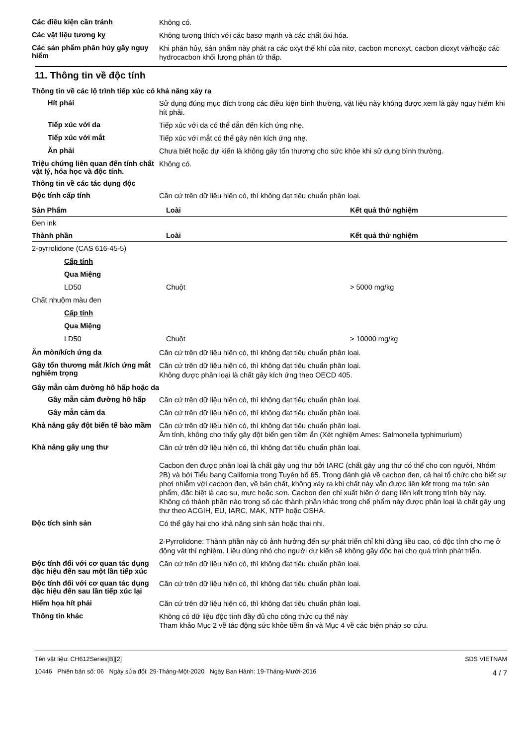Các điều kiện cần tránh
Không có.
Các vật liệu tương kỵ
Không tương thích với các basơ mạnh và các chất ôxi hóa.
Các sản phẩm phân hủy gây nguy hiểm
Khi phân hủy, sản phẩm này phát ra các oxyt thể khí của nitơ, cacbon monoxyt, cacbon dioxyt và/hoặc các hydrocacbon khối lượng phân tử thấp.
11. Thông tin về độc tính
Thông tin về các lộ trình tiếp xúc có khả năng xảy ra
Hít phải
Sử dụng đúng mục đích trong các điều kiện bình thường, vật liệu này không được xem là gây nguy hiểm khi hít phải.
Tiếp xúc với da
Tiếp xúc với da có thể dẫn đến kích ứng nhẹ.
Tiếp xúc với mắt
Tiếp xúc với mắt có thể gây nên kích ứng nhẹ.
Ăn phải
Chưa biết hoặc dự kiến là không gây tổn thương cho sức khỏe khi sử dụng bình thường.
Triệu chứng liên quan đến tính chất vật lý, hóa học và độc tính.
Không có.
Thông tin về các tác dụng độc
Độc tính cấp tính
Căn cứ trên dữ liệu hiện có, thì không đạt tiêu chuẩn phân loại.
| Sản Phẩm | Loài | Kết quả thử nghiệm |
| --- | --- | --- |
| Đen ink | | |
| Thành phần | Loài | Kết quả thử nghiệm |
| 2-pyrrolidone (CAS 616-45-5) | | |
| Cấp tính | | |
| Qua Miệng | | |
| LD50 | Chuột | > 5000 mg/kg |
| Chất nhuộm màu đen | | |
| Cấp tính | | |
| Qua Miệng | | |
| LD50 | Chuột | > 10000 mg/kg |
Ăn mòn/kích ứng da
Căn cứ trên dữ liệu hiện có, thì không đạt tiêu chuẩn phân loại.
Gây tổn thương mắt /kích ứng mắt nghiêm trọng
Căn cứ trên dữ liệu hiện có, thì không đạt tiêu chuẩn phân loại.
Không được phân loại là chất gây kích ứng theo OECD 405.
Gây mẫn cảm đường hô hấp hoặc da
Gây mẫn cảm đường hô hấp
Căn cứ trên dữ liệu hiện có, thì không đạt tiêu chuẩn phân loại.
Gây mẫn cảm da
Căn cứ trên dữ liệu hiện có, thì không đạt tiêu chuẩn phân loại.
Khả năng gây đột biến tế bào mầm
Căn cứ trên dữ liệu hiện có, thì không đạt tiêu chuẩn phân loại.
Âm tính, không cho thấy gây đột biến gen tiềm ẩn (Xét nghiệm Ames: Salmonella typhimurium)
Khả năng gây ung thư
Căn cứ trên dữ liệu hiện có, thì không đạt tiêu chuẩn phân loại.
Cacbon đen được phân loại là chất gây ung thư bởi IARC (chất gây ung thư có thể cho con người, Nhóm 2B) và bởi Tiểu bang California trong Tuyên bố 65. Trong đánh giá về cacbon đen, cả hai tổ chức cho biết sự phơi nhiễm với cacbon đen, về bản chất, không xảy ra khi chất này vẫn được liên kết trong ma trận sản phẩm, đặc biệt là cao su, mực hoặc sơn. Cacbon đen chỉ xuất hiện ở dạng liên kết trong trình bày này. Không có thành phần nào trong số các thành phần khác trong chế phẩm này được phân loại là chất gây ung thư theo ACGIH, EU, IARC, MAK, NTP hoặc OSHA.
Độc tích sinh sản
Có thể gây hại cho khả năng sinh sản hoặc thai nhi.
2-Pyrrolidone: Thành phần này có ảnh hưởng đến sự phát triển chỉ khi dùng liều cao, có độc tính cho mẹ ở động vật thí nghiệm. Liều dùng nhỏ cho người dự kiến sẽ không gây độc hại cho quá trình phát triển.
Độc tính đối với cơ quan tác dụng đặc hiệu đến sau một lần tiếp xúc
Căn cứ trên dữ liệu hiện có, thì không đạt tiêu chuẩn phân loại.
Độc tính đối với cơ quan tác dụng đặc hiệu đến sau lần tiếp xúc lại
Căn cứ trên dữ liệu hiện có, thì không đạt tiêu chuẩn phân loại.
Hiểm họa hít phải
Căn cứ trên dữ liệu hiện có, thì không đạt tiêu chuẩn phân loại.
Thông tin khác
Không có dữ liệu độc tính đầy đủ cho công thức cụ thể này
Tham khảo Mục 2 về tác động sức khỏe tiềm ẩn và Mục 4 về các biện pháp sơ cứu.
Tên vật liệu: CH612Series[B][2]
10446 Phiên bản số: 06 Ngày sửa đổi: 29-Tháng-Một-2020 Ngày Ban Hành: 19-Tháng-Mười-2016
SDS VIETNAM
4 / 7